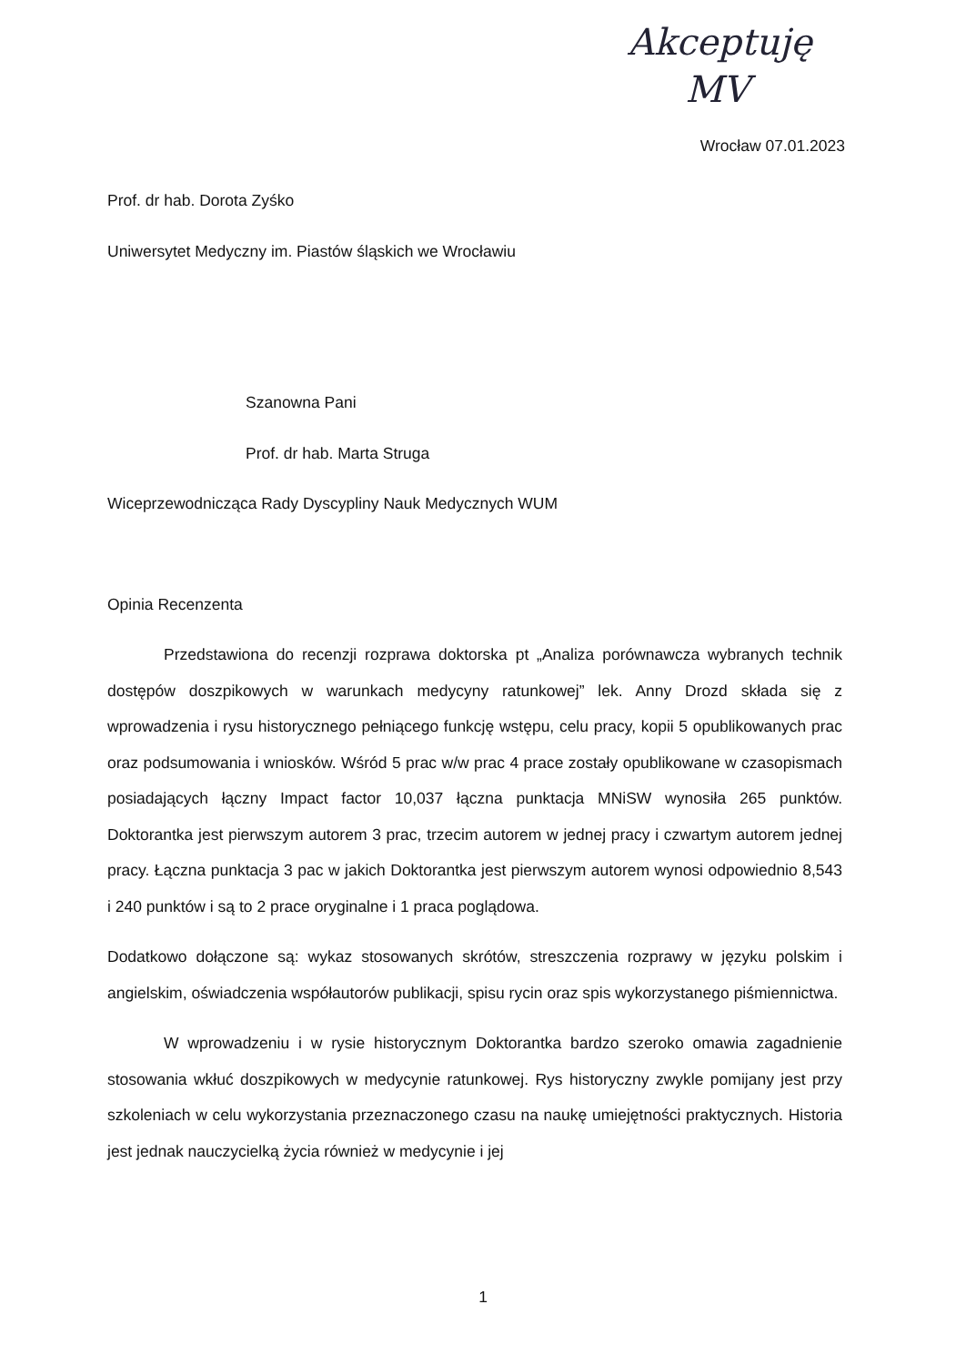Akceptuję
MV
Wrocław 07.01.2023
Prof. dr hab. Dorota Zyśko
Uniwersytet Medyczny im. Piastów śląskich we Wrocławiu
Szanowna Pani
Prof. dr hab. Marta Struga
Wiceprzewodnicząca Rady Dyscypliny Nauk Medycznych WUM
Opinia Recenzenta
Przedstawiona do recenzji rozprawa doktorska pt „Analiza porównawcza wybranych technik dostępów doszpikowych w warunkach medycyny ratunkowej” lek. Anny Drozd składa się z wprowadzenia i rysu historycznego pełniącego funkcję wstępu, celu pracy, kopii 5 opublikowanych prac oraz podsumowania i wniosków. Wśród 5 prac w/w prac 4 prace zostały opublikowane w czasopismach posiadających łączny Impact factor 10,037 łączna punktacja MNiSW wynosiła 265 punktów. Doktorantka jest pierwszym autorem 3 prac, trzecim autorem w jednej pracy i czwartym autorem jednej pracy. Łączna punktacja 3 pac w jakich Doktorantka jest pierwszym autorem wynosi odpowiednio 8,543 i 240 punktów i są to 2 prace oryginalne i 1 praca poglądowa.
Dodatkowo dołączone są: wykaz stosowanych skrótów, streszczenia rozprawy w języku polskim i angielskim, oświadczenia współautorów publikacji, spisu rycin oraz spis wykorzystanego piśmiennictwa.
W wprowadzeniu i w rysie historycznym Doktorantka bardzo szeroko omawia zagadnienie stosowania wkłuć doszpikowych w medycynie ratunkowej. Rys historyczny zwykle pomijany jest przy szkoleniach w celu wykorzystania przeznaczonego czasu na naukę umiejętności praktycznych. Historia jest jednak nauczycielką życia również w medycynie i jej
1